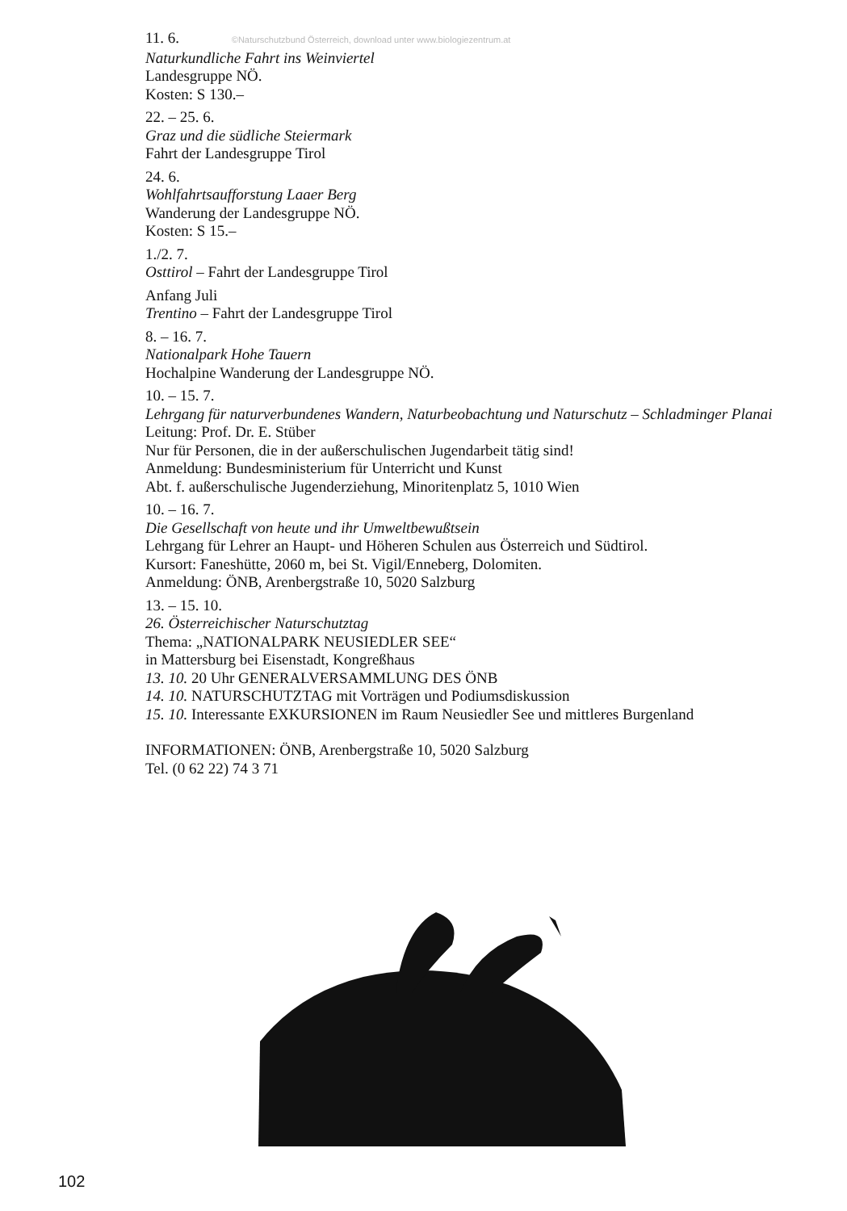11. 6. ©Naturschutzbund Österreich, download unter www.biologiezentrum.at
Naturkundliche Fahrt ins Weinviertel
Landesgruppe NÖ.
Kosten: S 130.–
22. – 25. 6.
Graz und die südliche Steiermark
Fahrt der Landesgruppe Tirol
24. 6.
Wohlfahrtsaufforstung Laaer Berg
Wanderung der Landesgruppe NÖ.
Kosten: S 15.–
1./2. 7.
Osttirol – Fahrt der Landesgruppe Tirol
Anfang Juli
Trentino – Fahrt der Landesgruppe Tirol
8. – 16. 7.
Nationalpark Hohe Tauern
Hochalpine Wanderung der Landesgruppe NÖ.
10. – 15. 7.
Lehrgang für naturverbundenes Wandern, Naturbeobachtung und Naturschutz – Schladminger Planai
Leitung: Prof. Dr. E. Stüber
Nur für Personen, die in der außerschulischen Jugendarbeit tätig sind!
Anmeldung: Bundesministerium für Unterricht und Kunst
Abt. f. außerschulische Jugenderziehung, Minoritenplatz 5, 1010 Wien
10. – 16. 7.
Die Gesellschaft von heute und ihr Umweltbewußtsein
Lehrgang für Lehrer an Haupt- und Höheren Schulen aus Österreich und Südtirol.
Kursort: Faneshütte, 2060 m, bei St. Vigil/Enneberg, Dolomiten.
Anmeldung: ÖNB, Arenbergstraße 10, 5020 Salzburg
13. – 15. 10.
26. Österreichischer Naturschutztag
Thema: „NATIONALPARK NEUSIEDLER SEE“
in Mattersburg bei Eisenstadt, Kongreßhaus
13. 10. 20 Uhr GENERALVERSAMMLUNG DES ÖNB
14. 10. NATURSCHUTZTAG mit Vorträgen und Podiumsdiskussion
15. 10. Interessante EXKURSIONEN im Raum Neusiedler See und mittleres Burgenland
INFORMATIONEN: ÖNB, Arenbergstraße 10, 5020 Salzburg
Tel. (0 62 22) 74 3 71
102